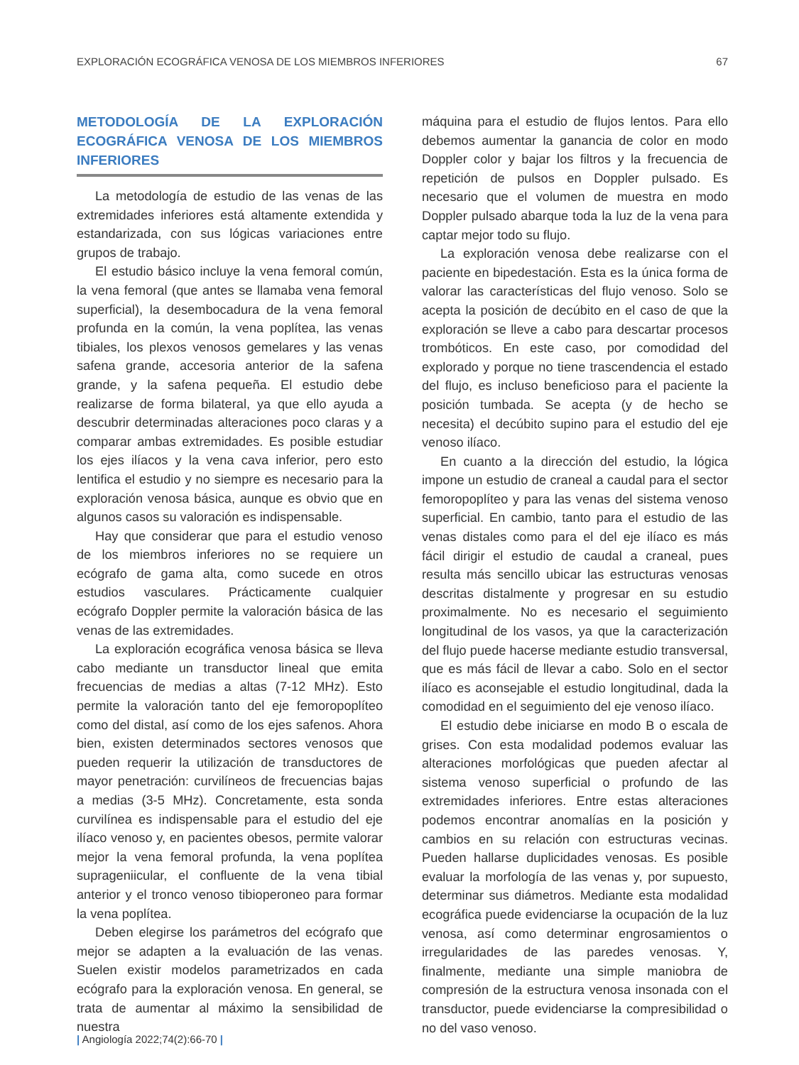EXPLORACIÓN ECOGRÁFICA VENOSA DE LOS MIEMBROS INFERIORES 67
METODOLOGÍA DE LA EXPLORACIÓN ECOGRÁFICA VENOSA DE LOS MIEMBROS INFERIORES
La metodología de estudio de las venas de las extremidades inferiores está altamente extendida y estandarizada, con sus lógicas variaciones entre grupos de trabajo.
El estudio básico incluye la vena femoral común, la vena femoral (que antes se llamaba vena femoral superficial), la desembocadura de la vena femoral profunda en la común, la vena poplítea, las venas tibiales, los plexos venosos gemelares y las venas safena grande, accesoria anterior de la safena grande, y la safena pequeña. El estudio debe realizarse de forma bilateral, ya que ello ayuda a descubrir determinadas alteraciones poco claras y a comparar ambas extremidades. Es posible estudiar los ejes ilíacos y la vena cava inferior, pero esto lentifica el estudio y no siempre es necesario para la exploración venosa básica, aunque es obvio que en algunos casos su valoración es indispensable.
Hay que considerar que para el estudio venoso de los miembros inferiores no se requiere un ecógrafo de gama alta, como sucede en otros estudios vasculares. Prácticamente cualquier ecógrafo Doppler permite la valoración básica de las venas de las extremidades.
La exploración ecográfica venosa básica se lleva cabo mediante un transductor lineal que emita frecuencias de medias a altas (7-12 MHz). Esto permite la valoración tanto del eje femoropoplíteo como del distal, así como de los ejes safenos. Ahora bien, existen determinados sectores venosos que pueden requerir la utilización de transductores de mayor penetración: curvilíneos de frecuencias bajas a medias (3-5 MHz). Concretamente, esta sonda curvilínea es indispensable para el estudio del eje ilíaco venoso y, en pacientes obesos, permite valorar mejor la vena femoral profunda, la vena poplítea suprageniicular, el confluente de la vena tibial anterior y el tronco venoso tibioperoneo para formar la vena poplítea.
Deben elegirse los parámetros del ecógrafo que mejor se adapten a la evaluación de las venas. Suelen existir modelos parametrizados en cada ecógrafo para la exploración venosa. En general, se trata de aumentar al máximo la sensibilidad de nuestra
máquina para el estudio de flujos lentos. Para ello debemos aumentar la ganancia de color en modo Doppler color y bajar los filtros y la frecuencia de repetición de pulsos en Doppler pulsado. Es necesario que el volumen de muestra en modo Doppler pulsado abarque toda la luz de la vena para captar mejor todo su flujo.
La exploración venosa debe realizarse con el paciente en bipedestación. Esta es la única forma de valorar las características del flujo venoso. Solo se acepta la posición de decúbito en el caso de que la exploración se lleve a cabo para descartar procesos trombóticos. En este caso, por comodidad del explorado y porque no tiene trascendencia el estado del flujo, es incluso beneficioso para el paciente la posición tumbada. Se acepta (y de hecho se necesita) el decúbito supino para el estudio del eje venoso ilíaco.
En cuanto a la dirección del estudio, la lógica impone un estudio de craneal a caudal para el sector femoropoplíteo y para las venas del sistema venoso superficial. En cambio, tanto para el estudio de las venas distales como para el del eje ilíaco es más fácil dirigir el estudio de caudal a craneal, pues resulta más sencillo ubicar las estructuras venosas descritas distalmente y progresar en su estudio proximalmente. No es necesario el seguimiento longitudinal de los vasos, ya que la caracterización del flujo puede hacerse mediante estudio transversal, que es más fácil de llevar a cabo. Solo en el sector ilíaco es aconsejable el estudio longitudinal, dada la comodidad en el seguimiento del eje venoso ilíaco.
El estudio debe iniciarse en modo B o escala de grises. Con esta modalidad podemos evaluar las alteraciones morfológicas que pueden afectar al sistema venoso superficial o profundo de las extremidades inferiores. Entre estas alteraciones podemos encontrar anomalías en la posición y cambios en su relación con estructuras vecinas. Pueden hallarse duplicidades venosas. Es posible evaluar la morfología de las venas y, por supuesto, determinar sus diámetros. Mediante esta modalidad ecográfica puede evidenciarse la ocupación de la luz venosa, así como determinar engrosamientos o irregularidades de las paredes venosas. Y, finalmente, mediante una simple maniobra de compresión de la estructura venosa insonada con el transductor, puede evidenciarse la compresibilidad o no del vaso venoso.
| Angiología 2022;74(2):66-70 |